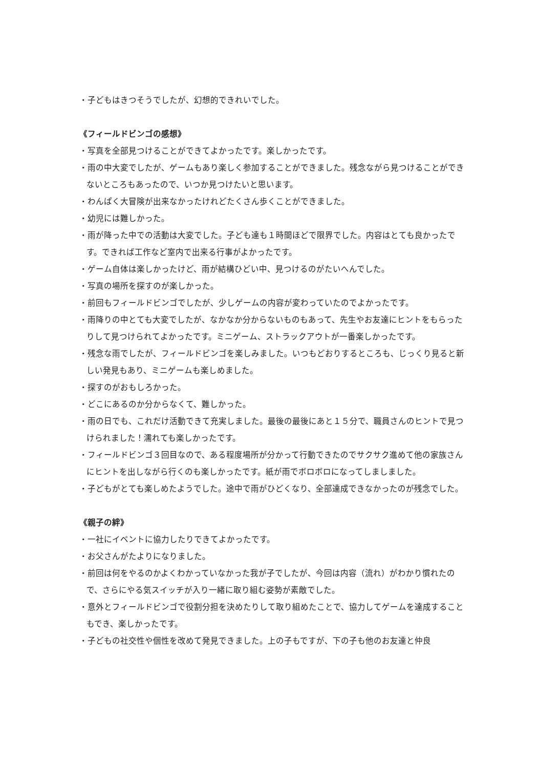・子どもはきつそうでしたが、幻想的できれいでした。
《フィールドビンゴの感想》
・写真を全部見つけることができてよかったです。楽しかったです。
・雨の中大変でしたが、ゲームもあり楽しく参加することができました。残念ながら見つけることができないところもあったので、いつか見つけたいと思います。
・わんぱく大冒険が出来なかったけれどたくさん歩くことができました。
・幼児には難しかった。
・雨が降った中での活動は大変でした。子ども達も１時間ほどで限界でした。内容はとても良かったです。できれば工作など室内で出来る行事がよかったです。
・ゲーム自体は楽しかったけど、雨が結構ひどい中、見つけるのがたいへんでした。
・写真の場所を探すのが楽しかった。
・前回もフィールドビンゴでしたが、少しゲームの内容が変わっていたのでよかったです。
・雨降りの中とても大変でしたが、なかなか分からないものもあって、先生やお友達にヒントをもらったりして見つけられてよかったです。ミニゲーム、ストラックアウトが一番楽しかったです。
・残念な雨でしたが、フィールドビンゴを楽しみました。いつもどおりするところも、じっくり見ると新しい発見もあり、ミニゲームも楽しめました。
・探すのがおもしろかった。
・どこにあるのか分からなくて、難しかった。
・雨の日でも、これだけ活動できて充実しました。最後の最後にあと１５分で、職員さんのヒントで見つけられました！濡れても楽しかったです。
・フィールドビンゴ３回目なので、ある程度場所が分かって行動できたのでサクサク進めて他の家族さんにヒントを出しながら行くのも楽しかったです。紙が雨でボロボロになってしましました。
・子どもがとても楽しめたようでした。途中で雨がひどくなり、全部達成できなかったのが残念でした。
《親子の絆》
・一社にイベントに協力したりできてよかったです。
・お父さんがたよりになりました。
・前回は何をやるのかよくわかっていなかった我が子でしたが、今回は内容（流れ）がわかり慣れたので、さらにやる気スイッチが入り一緒に取り組む姿勢が素敵でした。
・意外とフィールドビンゴで役割分担を決めたりして取り組めたことで、協力してゲームを達成することもでき、楽しかったです。
・子どもの社交性や個性を改めて発見できました。上の子もですが、下の子も他のお友達と仲良